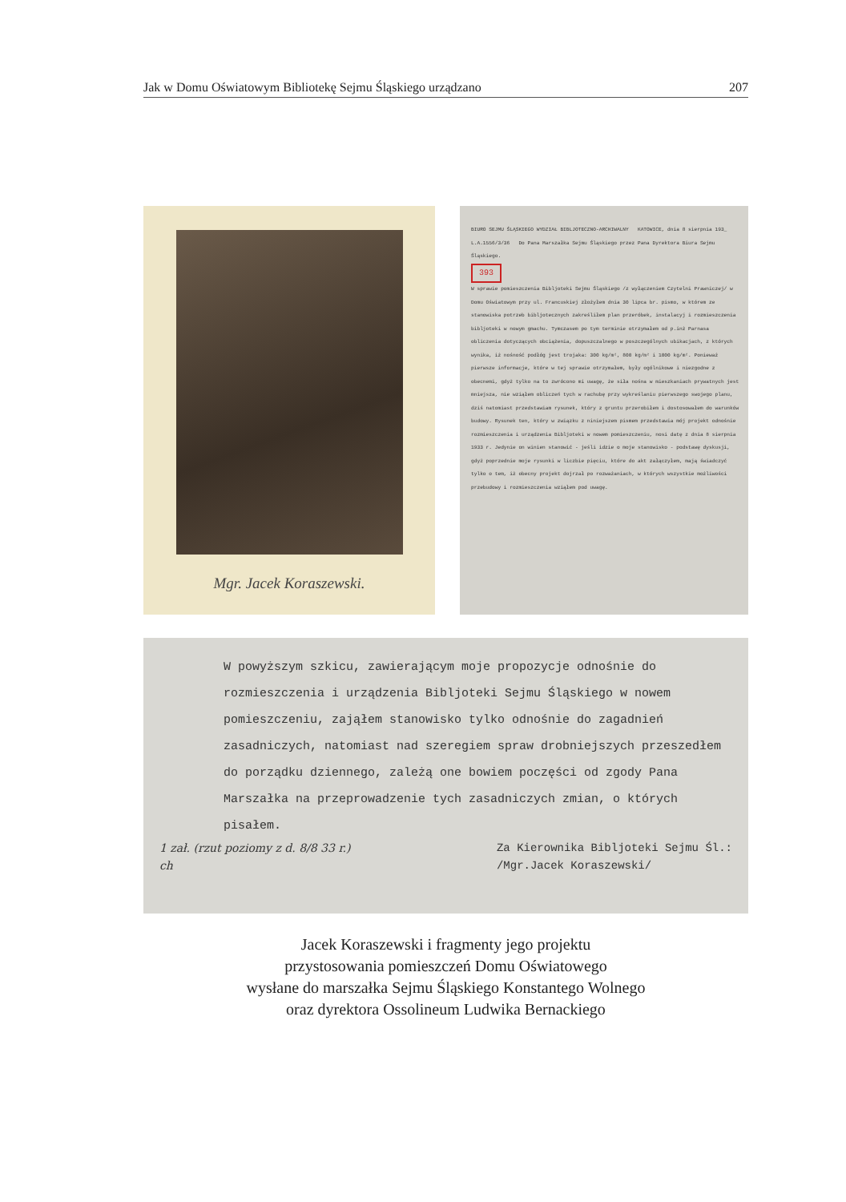Jak w Domu Oświatowym Bibliotekę Sejmu Śląskiego urządzano 207
Mgr. Jacek Koraszewski.
BIURO SEJMU ŚLĄSKIEGO WYDZIAŁ BIBLJOTECZNO-ARCHIWALNY KATOWICE, dnia 8 sierpnia 193_
L.A.1556/3/36 Do Pana Marszałka Sejmu Śląskiego przez Pana Dyrektora Biura Sejmu Śląskiego.
393
W sprawie pomieszczenia Bibljoteki Sejmu Śląskiego /z wyłączeniem Czytelni Prawniczej/ w Domu Oświatowym przy ul. Francuskiej złożyłem dnia 30 lipca br. pismo, w którem ze stanowiska potrzeb bibljotecznych zakreśliłem plan przeróbek, instalacyj i rozmieszczenia bibljoteki w nowym gmachu. Tymczasem po tym terminie otrzymałem od p.inż Parnasa obliczenia dotyczących obciążenia, dopuszczalnego w poszczególnych ubikacjach, z których wynika, iż nośność podłóg jest trojaka: 300 kg/m², 800 kg/m² i 1000 kg/m². Ponieważ pierwsze informacje, które w tej sprawie otrzymałem, były ogólnikowe i niezgodne z obecnemi, gdyż tylko na to zwrócono mi uwagę, że siła nośna w mieszkaniach prywatnych jest mniejsza, nie wziąłem obliczeń tych w rachubę przy wykreślaniu pierwszego swojego planu, dziś natomiast przedstawiam rysunek, który z gruntu przerobiłem i dostosowałem do warunków budowy. Rysunek ten, który w związku z niniejszem pismem przedstawia mój projekt odnośnie rozmieszczenia i urządzenia Bibljoteki w nowem pomieszczeniu, nosi datę z dnia 8 sierpnia 1933 r. Jedynie on winien stanowić - jeśli idzie o moje stanowisko - podstawę dyskusji, gdyż poprzednie moje rysunki w liczbie pięciu, które do akt załączyłem, mają świadczyć tylko o tem, iż obecny projekt dojrzał po rozważaniach, w których wszystkie możliwości przebudowy i rozmieszczenia wziąłem pod uwagę.
W powyższym szkicu, zawierającym moje propozycje odnośnie do rozmieszczenia i urządzenia Bibljoteki Sejmu Śląskiego w nowem pomieszczeniu, zająłem stanowisko tylko odnośnie do zagadnień zasadniczych, natomiast nad szeregiem spraw drobniejszych przeszedłem do porządku dziennego, zależą one bowiem poczęści od zgody Pana Marszałka na przeprowadzenie tych zasadniczych zmian, o których pisałem.
1 zał. (rzut poziomy z d. 8/8 33 r.)
ch Za Kierownika Bibljoteki Sejmu Śl.:
/Mgr.Jacek Koraszewski/
Jacek Koraszewski i fragmenty jego projektu
przystosowania pomieszczeń Domu Oświatowego
wysłane do marszałka Sejmu Śląskiego Konstantego Wolnego
oraz dyrektora Ossolineum Ludwika Bernackiego